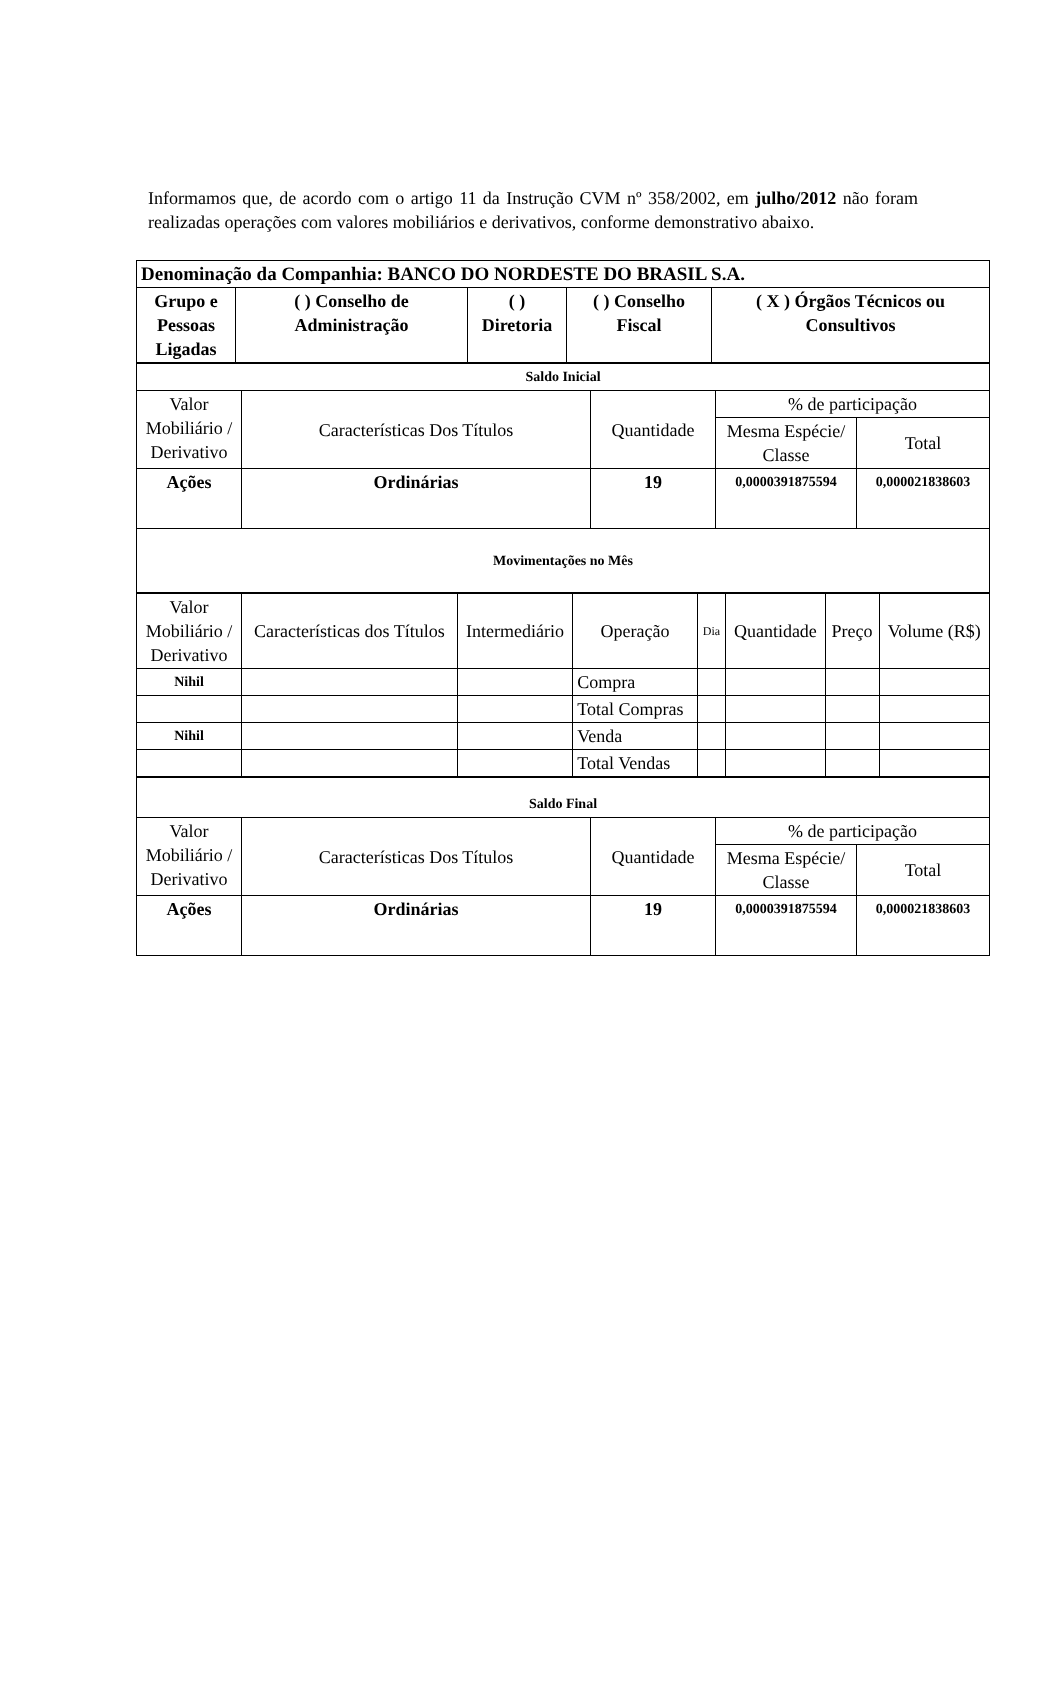Informamos que, de acordo com o artigo 11 da Instrução CVM nº 358/2002, em julho/2012 não foram realizadas operações com valores mobiliários e derivativos, conforme demonstrativo abaixo.
| Denominação da Companhia: BANCO DO NORDESTE DO BRASIL S.A. | | | | |
| Grupo e Pessoas Ligadas | ( ) Conselho de Administração | ( ) Diretoria | ( ) Conselho Fiscal | ( X ) Órgãos Técnicos ou Consultivos |
| Saldo Inicial | | | | |
| Valor Mobiliário / Derivativo | Características Dos Títulos | Quantidade | % de participação | |
| | | | Mesma Espécie/ Classe | Total |
| Ações | Ordinárias | 19 | 0,0000391875594 | 0,000021838603 |
| Movimentações no Mês | | | | |
| Valor Mobiliário / Derivativo | Características dos Títulos | Intermediário | Operação | Dia | Quantidade | Preço | Volume (R$) |
| Nihil | | | Compra | | | | |
| | | | Total Compras | | | | |
| Nihil | | | Venda | | | | |
| | | | Total Vendas | | | | |
| Saldo Final | | | | |
| Valor Mobiliário / Derivativo | Características Dos Títulos | Quantidade | % de participação | |
| | | | Mesma Espécie/ Classe | Total |
| Ações | Ordinárias | 19 | 0,0000391875594 | 0,000021838603 |